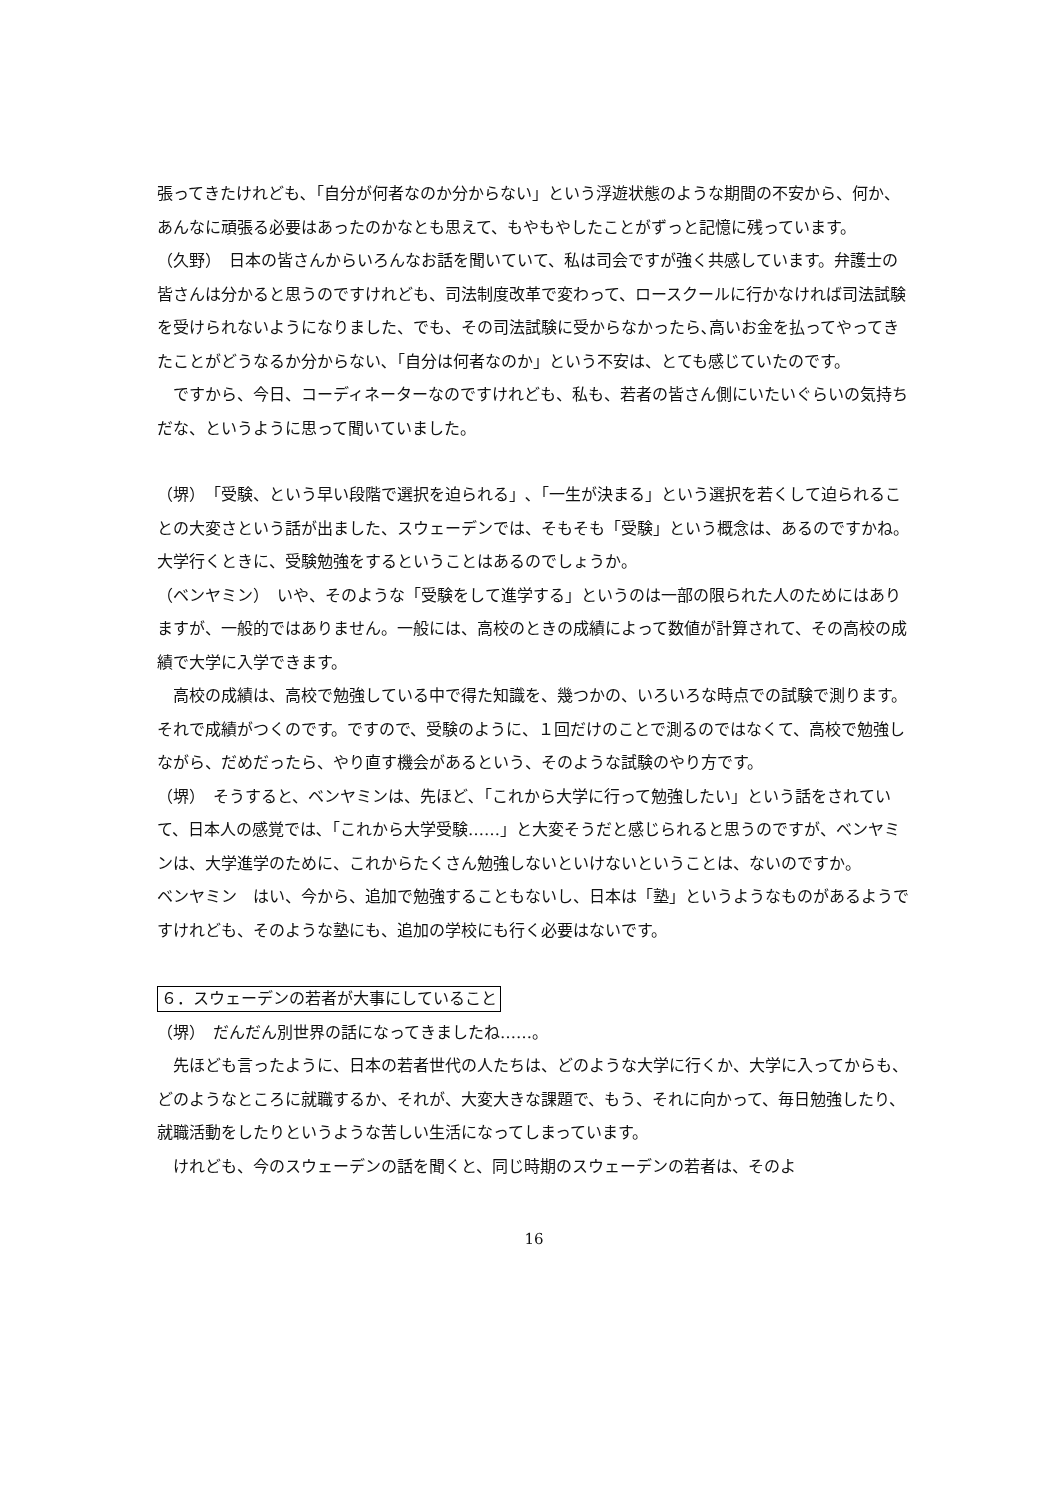張ってきたけれども､「自分が何者なのか分からない」という浮遊状態のような期間の不安から、何か、あんなに頑張る必要はあったのかなとも思えて、もやもやしたことがずっと記憶に残っています。
（久野）　日本の皆さんからいろんなお話を聞いていて、私は司会ですが強く共感しています。弁護士の皆さんは分かると思うのですけれども、司法制度改革で変わって、ロースクールに行かなければ司法試験を受けられないようになりました、でも、その司法試験に受からなかったら､高いお金を払ってやってきたことがどうなるか分からない､「自分は何者なのか」という不安は、とても感じていたのです。
　ですから、今日、コーディネーターなのですけれども、私も、若者の皆さん側にいたいぐらいの気持ちだな、というように思って聞いていました。
（堺）　「受験、という早い段階で選択を迫られる」､「一生が決まる」という選択を若くして迫られることの大変さという話が出ました、スウェーデンでは、そもそも「受験」という概念は、あるのですかね。大学行くときに、受験勉強をするということはあるのでしょうか。
（ベンヤミン）　いや、そのような「受験をして進学する」というのは一部の限られた人のためにはありますが、一般的ではありません。一般には、高校のときの成績によって数値が計算されて、その高校の成績で大学に入学できます。
　高校の成績は、高校で勉強している中で得た知識を、幾つかの、いろいろな時点での試験で測ります。それで成績がつくのです。ですので、受験のように、１回だけのことで測るのではなくて、高校で勉強しながら、だめだったら、やり直す機会があるという、そのような試験のやり方です。
（堺）　そうすると、ベンヤミンは、先ほど､「これから大学に行って勉強したい」という話をされていて、日本人の感覚では､「これから大学受験……」と大変そうだと感じられると思うのですが、ベンヤミンは、大学進学のために、これからたくさん勉強しないといけないということは、ないのですか。
ベンヤミン　はい、今から、追加で勉強することもないし、日本は「塾」というようなものがあるようですけれども、そのような塾にも、追加の学校にも行く必要はないです。
６．スウェーデンの若者が大事にしていること
（堺）　だんだん別世界の話になってきましたね……。
　先ほども言ったように、日本の若者世代の人たちは、どのような大学に行くか、大学に入ってからも、どのようなところに就職するか、それが、大変大きな課題で、もう、それに向かって、毎日勉強したり、就職活動をしたりというような苦しい生活になってしまっています。
　けれども、今のスウェーデンの話を聞くと、同じ時期のスウェーデンの若者は、そのよ
16